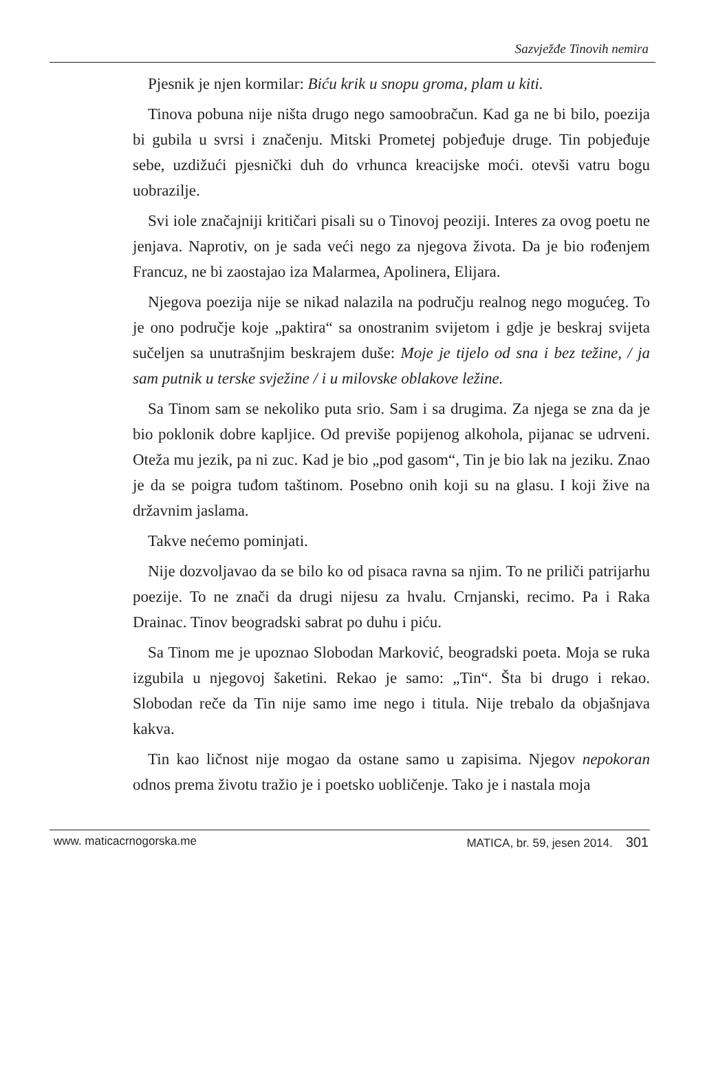Sazvježđe Tinovih nemira
Pjesnik je njen kormilar: Biću krik u snopu groma, plam u kiti.
Tinova pobuna nije ništa drugo nego samoobračun. Kad ga ne bi bilo, poezija bi gubila u svrsi i značenju. Mitski Prometej pobjeđuje druge. Tin pobjeđuje sebe, uzdižući pjesnički duh do vrhunca kreacijske moći. otevši vatru bogu uobrazilje.
Svi iole značajniji kritičari pisali su o Tinovoj peoziji. Interes za ovog poetu ne jenjava. Naprotiv, on je sada veći nego za njegova života. Da je bio rođenjem Francuz, ne bi zaostajao iza Malarmea, Apolinera, Elijara.
Njegova poezija nije se nikad nalazila na području realnog nego mogućeg. To je ono područje koje „paktira“ sa onostranim svijetom i gdje je beskraj svijeta sučeljen sa unutrašnjim beskrajem duše: Moje je tijelo od sna i bez težine, / ja sam putnik u terske svježine / i u milovske oblakove ležine.
Sa Tinom sam se nekoliko puta srio. Sam i sa drugima. Za njega se zna da je bio poklonik dobre kapljice. Od previše popijenog alkohola, pijanac se udrveni. Oteža mu jezik, pa ni zuc. Kad je bio „pod gasom“, Tin je bio lak na jeziku. Znao je da se poigra tuđom taštinom. Posebno onih koji su na glasu. I koji žive na državnim jaslama.
Takve nećemo pominjati.
Nije dozvoljavao da se bilo ko od pisaca ravna sa njim. To ne priliči patrijarhu poezije. To ne znači da drugi nijesu za hvalu. Crnjanski, recimo. Pa i Raka Drainac. Tinov beogradski sabrat po duhu i piću.
Sa Tinom me je upoznao Slobodan Marković, beogradski poeta. Moja se ruka izgubila u njegovoj šaketini. Rekao je samo: „Tin“. Šta bi drugo i rekao. Slobodan reče da Tin nije samo ime nego i titula. Nije trebalo da objašnjava kakva.
Tin kao ličnost nije mogao da ostane samo u zapisima. Njegov nepokoran odnos prema životu tražio je i poetsko uobličenje. Tako je i nastala moja
www. maticacrnogorska.me MATICA, br. 59, jesen 2014. 301